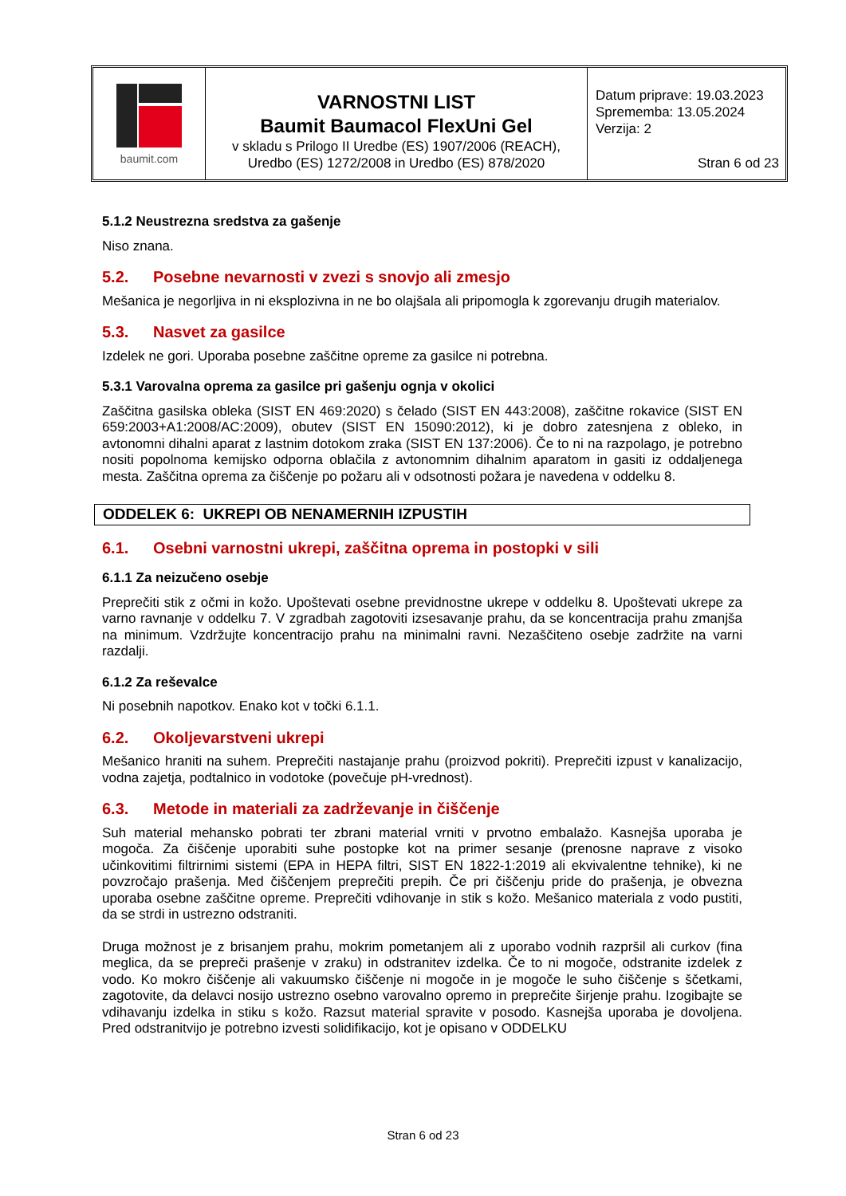baumit.com
VARNOSTNI LIST
Baumit Baumacol FlexUni Gel
v skladu s Prilogo II Uredbe (ES) 1907/2006 (REACH),
Uredbo (ES) 1272/2008 in Uredbo (ES) 878/2020
Datum priprave: 19.03.2023
Sprememba: 13.05.2024
Verzija: 2
Stran 6 od 23
5.1.2 Neustrezna sredstva za gašenje
Niso znana.
5.2. Posebne nevarnosti v zvezi s snovjo ali zmesjo
Mešanica je negorljiva in ni eksplozivna in ne bo olajšala ali pripomogla k zgorevanju drugih materialov.
5.3. Nasvet za gasilce
Izdelek ne gori. Uporaba posebne zaščitne opreme za gasilce ni potrebna.
5.3.1 Varovalna oprema za gasilce pri gašenju ognja v okolici
Zaščitna gasilska obleka (SIST EN 469:2020) s čelado (SIST EN 443:2008), zaščitne rokavice (SIST EN 659:2003+A1:2008/AC:2009), obutev (SIST EN 15090:2012), ki je dobro zatesnjena z obleko, in avtonomni dihalni aparat z lastnim dotokom zraka (SIST EN 137:2006). Če to ni na razpolago, je potrebno nositi popolnoma kemijsko odporna oblačila z avtonomnim dihalnim aparatom in gasiti iz oddaljenega mesta. Zaščitna oprema za čiščenje po požaru ali v odsotnosti požara je navedena v oddelku 8.
ODDELEK 6: UKREPI OB NENAMERNIH IZPUSTIH
6.1. Osebni varnostni ukrepi, zaščitna oprema in postopki v sili
6.1.1 Za neizučeno osebje
Preprečiti stik z očmi in kožo. Upoštevati osebne previdnostne ukrepe v oddelku 8. Upoštevati ukrepe za varno ravnanje v oddelku 7. V zgradbah zagotoviti izsesavanje prahu, da se koncentracija prahu zmanjša na minimum. Vzdržujte koncentracijo prahu na minimalni ravni. Nezaščiteno osebje zadržite na varni razdalji.
6.1.2 Za reševalce
Ni posebnih napotkov. Enako kot v točki 6.1.1.
6.2. Okoljevarstveni ukrepi
Mešanico hraniti na suhem. Preprečiti nastajanje prahu (proizvod pokriti). Preprečiti izpust v kanalizacijo, vodna zajetja, podtalnico in vodotoke (povečuje pH-vrednost).
6.3. Metode in materiali za zadrževanje in čiščenje
Suh material mehansko pobrati ter zbrani material vrniti v prvotno embalažo. Kasnejša uporaba je mogoča. Za čiščenje uporabiti suhe postopke kot na primer sesanje (prenosne naprave z visoko učinkovitimi filtrirnimi sistemi (EPA in HEPA filtri, SIST EN 1822-1:2019 ali ekvivalentne tehnike), ki ne povzročajo prašenja. Med čiščenjem preprečiti prepih. Če pri čiščenju pride do prašenja, je obvezna uporaba osebne zaščitne opreme. Preprečiti vdihovanje in stik s kožo. Mešanico materiala z vodo pustiti, da se strdi in ustrezno odstraniti.
Druga možnost je z brisanjem prahu, mokrim pometanjem ali z uporabo vodnih razpršil ali curkov (fina meglica, da se prepreči prašenje v zraku) in odstranitev izdelka. Če to ni mogoče, odstranite izdelek z vodo. Ko mokro čiščenje ali vakuumsko čiščenje ni mogoče in je mogoče le suho čiščenje s ščetkami, zagotovite, da delavci nosijo ustrezno osebno varovalno opremo in preprečite širjenje prahu. Izogibajte se vdihavanju izdelka in stiku s kožo. Razsut material spravite v posodo. Kasnejša uporaba je dovoljena. Pred odstranitvijo je potrebno izvesti solidifikacijo, kot je opisano v ODDELKU
Stran 6 od 23